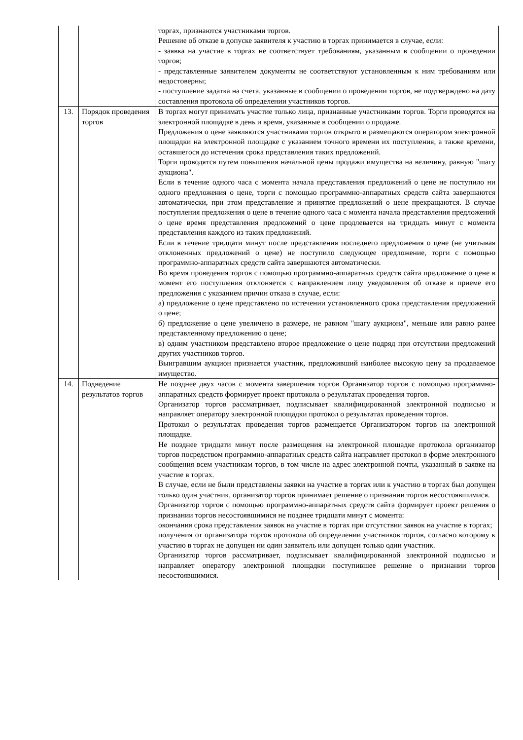| | | торгах, признаются участниками торгов. Решение об отказе в допуске заявителя к участию в торгах принимается в случае, если: - заявка на участие в торгах не соответствует требованиям, указанным в сообщении о проведении торгов; - представленные заявителем документы не соответствуют установленным к ним требованиям или недостоверны; - поступление задатка на счета, указанные в сообщении о проведении торгов, не подтверждено на дату составления протокола об определении участников торгов. |
| 13. | Порядок проведения торгов | В торгах могут принимать участие только лица, признанные участниками торгов. Торги проводятся на электронной площадке в день и время, указанные в сообщении о продаже. Предложения о цене заявляются участниками торгов открыто и размещаются оператором электронной площадки на электронной площадке с указанием точного времени их поступления, а также времени, оставшегося до истечения срока представления таких предложений. Торги проводятся путем повышения начальной цены продажи имущества на величину, равную "шагу аукциона". Если в течение одного часа с момента начала представления предложений о цене не поступило ни одного предложения о цене, торги с помощью программно-аппаратных средств сайта завершаются автоматически, при этом представление и принятие предложений о цене прекращаются. В случае поступления предложения о цене в течение одного часа с момента начала представления предложений о цене время представления предложений о цене продлевается на тридцать минут с момента представления каждого из таких предложений. Если в течение тридцати минут после представления последнего предложения о цене (не учитывая отклоненных предложений о цене) не поступило следующее предложение, торги с помощью программно-аппаратных средств сайта завершаются автоматически. Во время проведения торгов с помощью программно-аппаратных средств сайта предложение о цене в момент его поступления отклоняется с направлением лицу уведомления об отказе в приеме его предложения с указанием причин отказа в случае, если: а) предложение о цене представлено по истечении установленного срока представления предложений о цене; б) предложение о цене увеличено в размере, не равном "шагу аукциона", меньше или равно ранее представленному предложению о цене; в) одним участником представлено второе предложение о цене подряд при отсутствии предложений других участников торгов. Выигравшим аукцион признается участник, предложивший наиболее высокую цену за продаваемое имущество. |
| 14. | Подведение результатов торгов | Не позднее двух часов с момента завершения торгов Организатор торгов с помощью программно-аппаратных средств формирует проект протокола о результатах проведения торгов. Организатор торгов рассматривает, подписывает квалифицированной электронной подписью и направляет оператору электронной площадки протокол о результатах проведения торгов. Протокол о результатах проведения торгов размещается Организатором торгов на электронной площадке. Не позднее тридцати минут после размещения на электронной площадке протокола организатор торгов посредством программно-аппаратных средств сайта направляет протокол в форме электронного сообщения всем участникам торгов, в том числе на адрес электронной почты, указанный в заявке на участие в торгах. В случае, если не были представлены заявки на участие в торгах или к участию в торгах был допущен только один участник, организатор торгов принимает решение о признании торгов несостоявшимися. Организатор торгов с помощью программно-аппаратных средств сайта формирует проект решения о признании торгов несостоявшимися не позднее тридцати минут с момента: окончания срока представления заявок на участие в торгах при отсутствии заявок на участие в торгах; получения от организатора торгов протокола об определении участников торгов, согласно которому к участию в торгах не допущен ни один заявитель или допущен только один участник. Организатор торгов рассматривает, подписывает квалифицированной электронной подписью и направляет оператору электронной площадки поступившее решение о признании торгов несостоявшимися. |